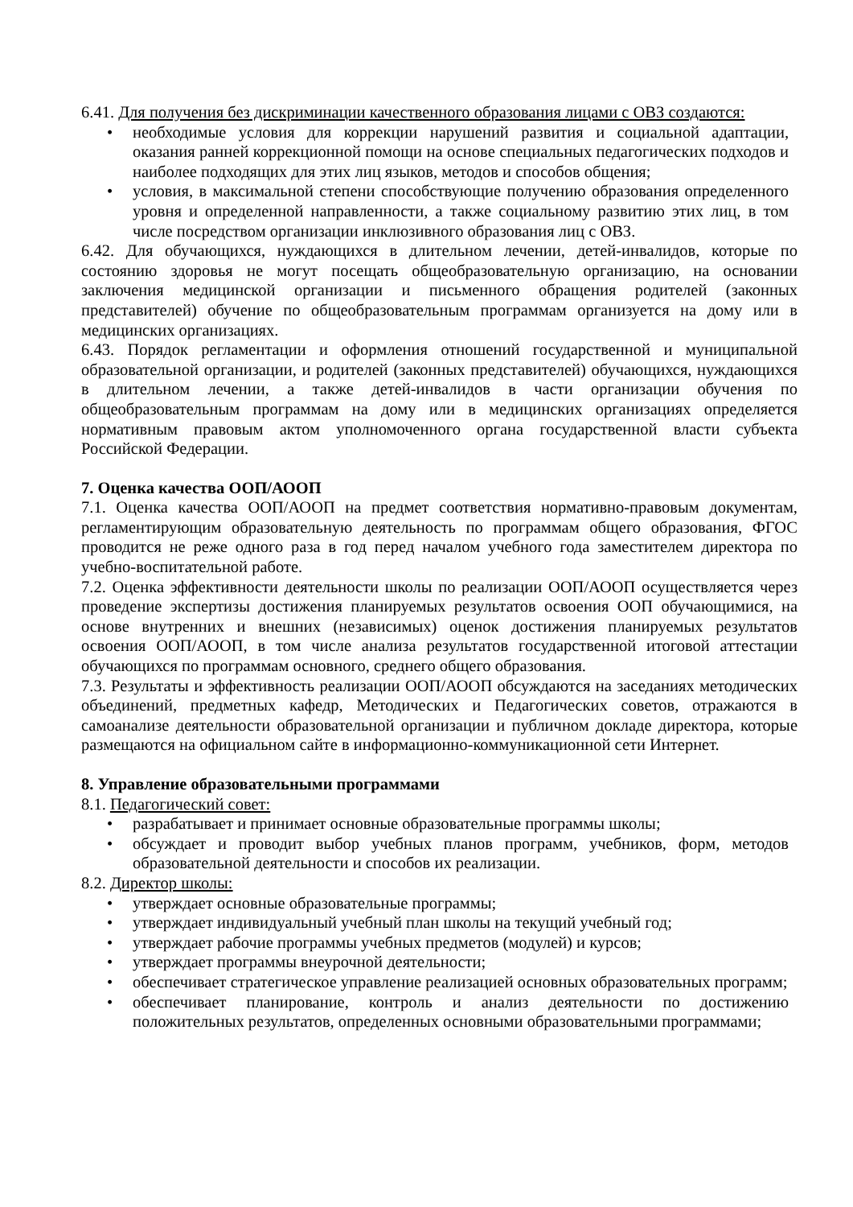6.41. Для получения без дискриминации качественного образования лицами с ОВЗ создаются:
• необходимые условия для коррекции нарушений развития и социальной адаптации, оказания ранней коррекционной помощи на основе специальных педагогических подходов и наиболее подходящих для этих лиц языков, методов и способов общения;
• условия, в максимальной степени способствующие получению образования определенного уровня и определенной направленности, а также социальному развитию этих лиц, в том числе посредством организации инклюзивного образования лиц с ОВЗ.
6.42. Для обучающихся, нуждающихся в длительном лечении, детей-инвалидов, которые по состоянию здоровья не могут посещать общеобразовательную организацию, на основании заключения медицинской организации и письменного обращения родителей (законных представителей) обучение по общеобразовательным программам организуется на дому или в медицинских организациях.
6.43. Порядок регламентации и оформления отношений государственной и муниципальной образовательной организации, и родителей (законных представителей) обучающихся, нуждающихся в длительном лечении, а также детей-инвалидов в части организации обучения по общеобразовательным программам на дому или в медицинских организациях определяется нормативным правовым актом уполномоченного органа государственной власти субъекта Российской Федерации.
7. Оценка качества ООП/АООП
7.1. Оценка качества ООП/АООП на предмет соответствия нормативно-правовым документам, регламентирующим образовательную деятельность по программам общего образования, ФГОС проводится не реже одного раза в год перед началом учебного года заместителем директора по учебно-воспитательной работе.
7.2. Оценка эффективности деятельности школы по реализации ООП/АООП осуществляется через проведение экспертизы достижения планируемых результатов освоения ООП обучающимися, на основе внутренних и внешних (независимых) оценок достижения планируемых результатов освоения ООП/АООП, в том числе анализа результатов государственной итоговой аттестации обучающихся по программам основного, среднего общего образования.
7.3. Результаты и эффективность реализации ООП/АООП обсуждаются на заседаниях методических объединений, предметных кафедр, Методических и Педагогических советов, отражаются в самоанализе деятельности образовательной организации и публичном докладе директора, которые размещаются на официальном сайте в информационно-коммуникационной сети Интернет.
8. Управление образовательными программами
8.1. Педагогический совет:
• разрабатывает и принимает основные образовательные программы школы;
• обсуждает и проводит выбор учебных планов программ, учебников, форм, методов образовательной деятельности и способов их реализации.
8.2. Директор школы:
• утверждает основные образовательные программы;
• утверждает индивидуальный учебный план школы на текущий учебный год;
• утверждает рабочие программы учебных предметов (модулей) и курсов;
• утверждает программы внеурочной деятельности;
• обеспечивает стратегическое управление реализацией основных образовательных программ;
• обеспечивает планирование, контроль и анализ деятельности по достижению положительных результатов, определенных основными образовательными программами;